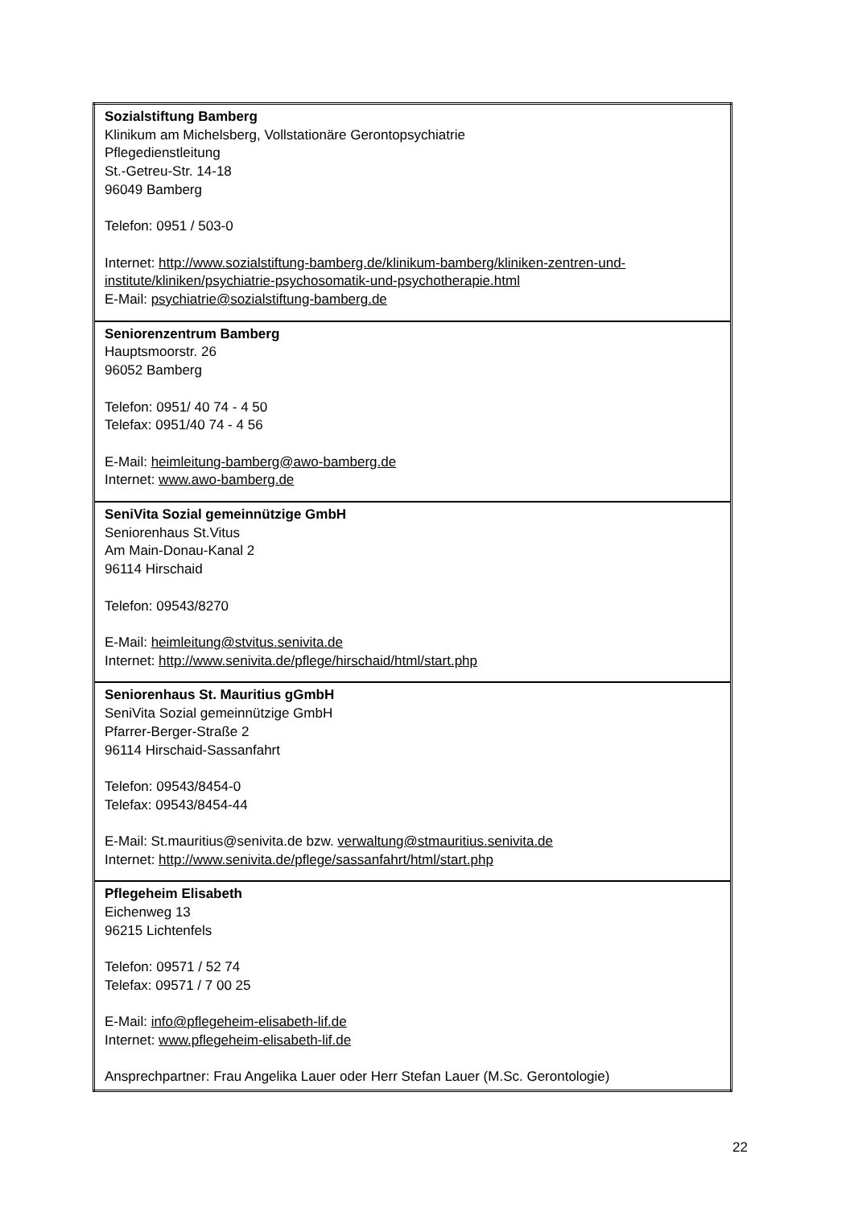| Sozialstiftung Bamberg Klinikum am Michelsberg, Vollstationäre Gerontopsychiatrie Pflegedienstleitung St.-Getreu-Str. 14-18 96049 Bamberg Telefon: 0951 / 503-0 Internet: http://www.sozialstiftung-bamberg.de/klinikum-bamberg/kliniken-zentren-und-institute/kliniken/psychiatrie-psychosomatik-und-psychotherapie.html E-Mail: psychiatrie@sozialstiftung-bamberg.de |
| Seniorenzentrum Bamberg Hauptsmoorstr. 26 96052 Bamberg Telefon: 0951/ 40 74 - 4 50 Telefax: 0951/40 74 - 4 56 E-Mail: heimleitung-bamberg@awo-bamberg.de Internet: www.awo-bamberg.de |
| SeniVita Sozial gemeinnützige GmbH Seniorenhaus St.Vitus Am Main-Donau-Kanal 2 96114 Hirschaid Telefon: 09543/8270 E-Mail: heimleitung@stvitus.senivita.de Internet: http://www.senivita.de/pflege/hirschaid/html/start.php |
| Seniorenhaus St. Mauritius gGmbH SeniVita Sozial gemeinnützige GmbH Pfarrer-Berger-Straße 2 96114 Hirschaid-Sassanfahrt Telefon: 09543/8454-0 Telefax: 09543/8454-44 E-Mail: St.mauritius@senivita.de bzw. verwaltung@stmauritius.senivita.de Internet: http://www.senivita.de/pflege/sassanfahrt/html/start.php |
| Pflegeheim Elisabeth Eichenweg 13 96215 Lichtenfels Telefon: 09571 / 52 74 Telefax: 09571 / 7 00 25 E-Mail: info@pflegeheim-elisabeth-lif.de Internet: www.pflegeheim-elisabeth-lif.de Ansprechpartner: Frau Angelika Lauer oder Herr Stefan Lauer (M.Sc. Gerontologie) |
22